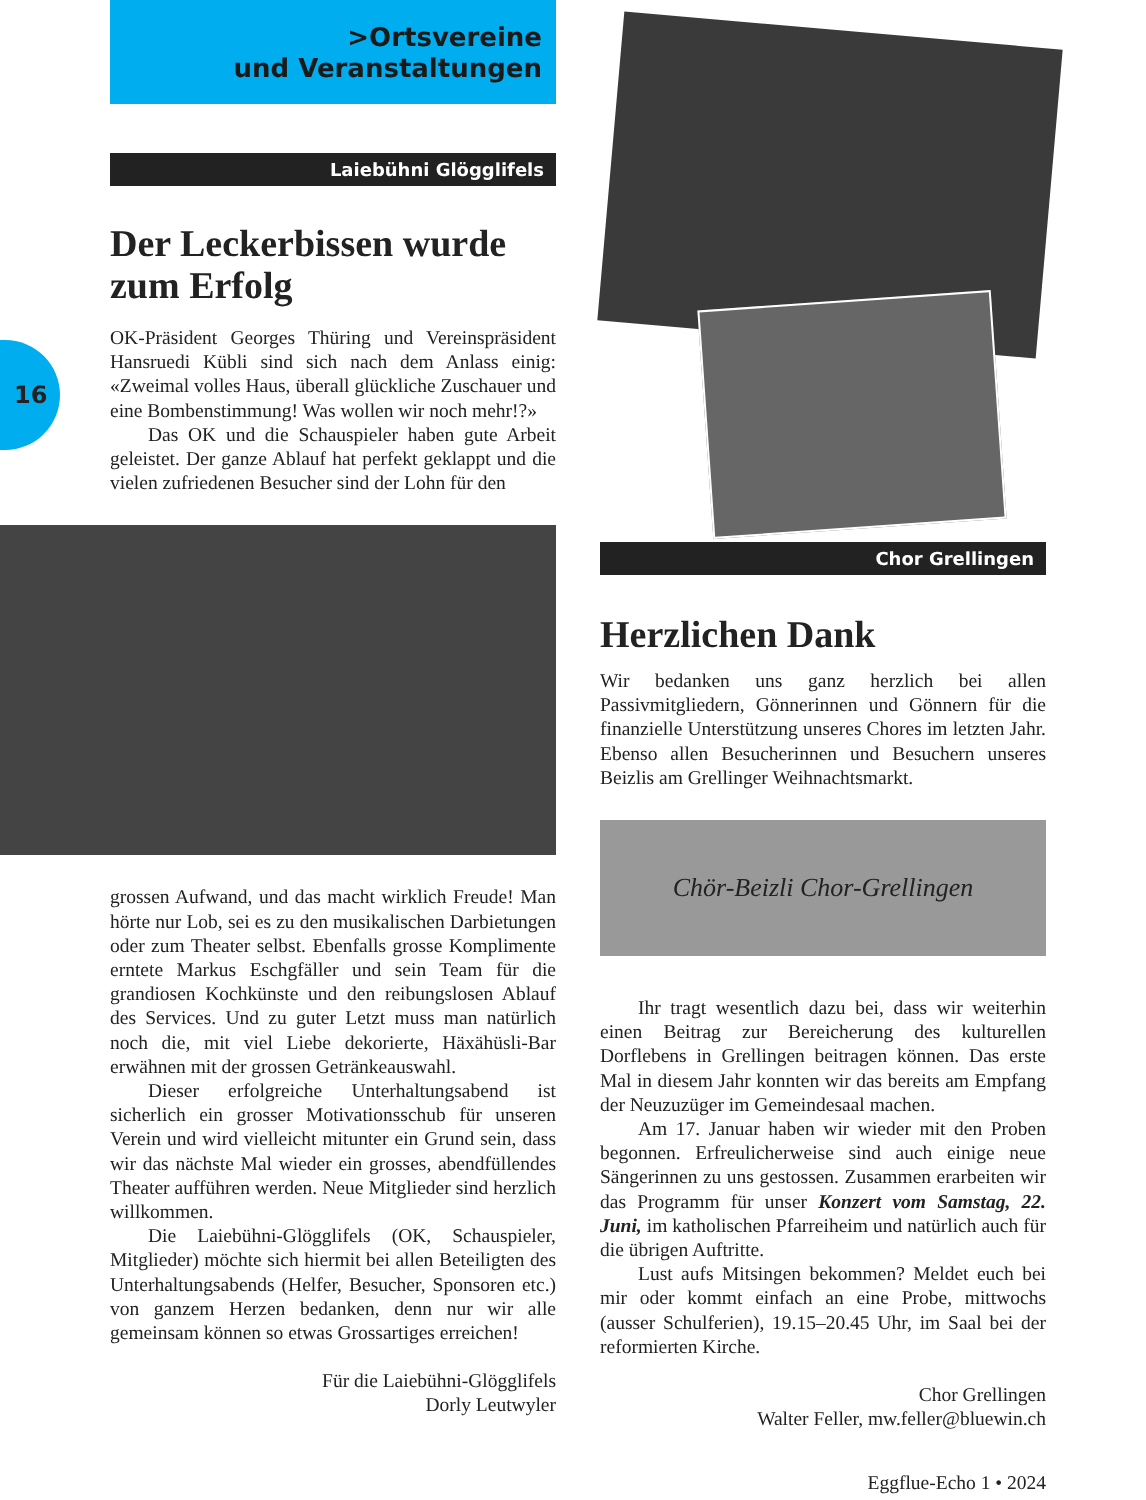16
>Ortsvereine
und Veranstaltungen
Laiebühni Glögglifels
Der Leckerbissen wurde zum Erfolg
OK-Präsident Georges Thüring und Vereinspräsident Hansruedi Kübli sind sich nach dem Anlass einig: «Zweimal volles Haus, überall glückliche Zuschauer und eine Bombenstimmung! Was wollen wir noch mehr!?»
Das OK und die Schauspieler haben gute Arbeit geleistet. Der ganze Ablauf hat perfekt geklappt und die vielen zufriedenen Besucher sind der Lohn für den
grossen Aufwand, und das macht wirklich Freude! Man hörte nur Lob, sei es zu den musikalischen Darbietungen oder zum Theater selbst. Ebenfalls grosse Komplimente erntete Markus Eschgfäller und sein Team für die grandiosen Kochkünste und den reibungslosen Ablauf des Services. Und zu guter Letzt muss man natürlich noch die, mit viel Liebe dekorierte, Häxähüsli-Bar erwähnen mit der grossen Getränkeauswahl.
Dieser erfolgreiche Unterhaltungsabend ist sicherlich ein grosser Motivationsschub für unseren Verein und wird vielleicht mitunter ein Grund sein, dass wir das nächste Mal wieder ein grosses, abendfüllendes Theater aufführen werden. Neue Mitglieder sind herzlich willkommen.
Die Laiebühni-Glögglifels (OK, Schauspieler, Mitglieder) möchte sich hiermit bei allen Beteiligten des Unterhaltungsabends (Helfer, Besucher, Sponsoren etc.) von ganzem Herzen bedanken, denn nur wir alle gemeinsam können so etwas Grossartiges erreichen!
Für die Laiebühni-Glögglifels
Dorly Leutwyler
Chor Grellingen
Herzlichen Dank
Wir bedanken uns ganz herzlich bei allen Passivmitgliedern, Gönnerinnen und Gönnern für die finanzielle Unterstützung unseres Chores im letzten Jahr. Ebenso allen Besucherinnen und Besuchern unseres Beizlis am Grellinger Weihnachtsmarkt.
Chör-Beizli Chor-Grellingen
Ihr tragt wesentlich dazu bei, dass wir weiterhin einen Beitrag zur Bereicherung des kulturellen Dorflebens in Grellingen beitragen können. Das erste Mal in diesem Jahr konnten wir das bereits am Empfang der Neuzuzüger im Gemeindesaal machen.
Am 17. Januar haben wir wieder mit den Proben begonnen. Erfreulicherweise sind auch einige neue Sängerinnen zu uns gestossen. Zusammen erarbeiten wir das Programm für unser Konzert vom Samstag, 22. Juni, im katholischen Pfarreiheim und natürlich auch für die übrigen Auftritte.
Lust aufs Mitsingen bekommen? Meldet euch bei mir oder kommt einfach an eine Probe, mittwochs (ausser Schulferien), 19.15–20.45 Uhr, im Saal bei der reformierten Kirche.
Chor Grellingen
Walter Feller, mw.feller@bluewin.ch
Eggflue-Echo 1 • 2024